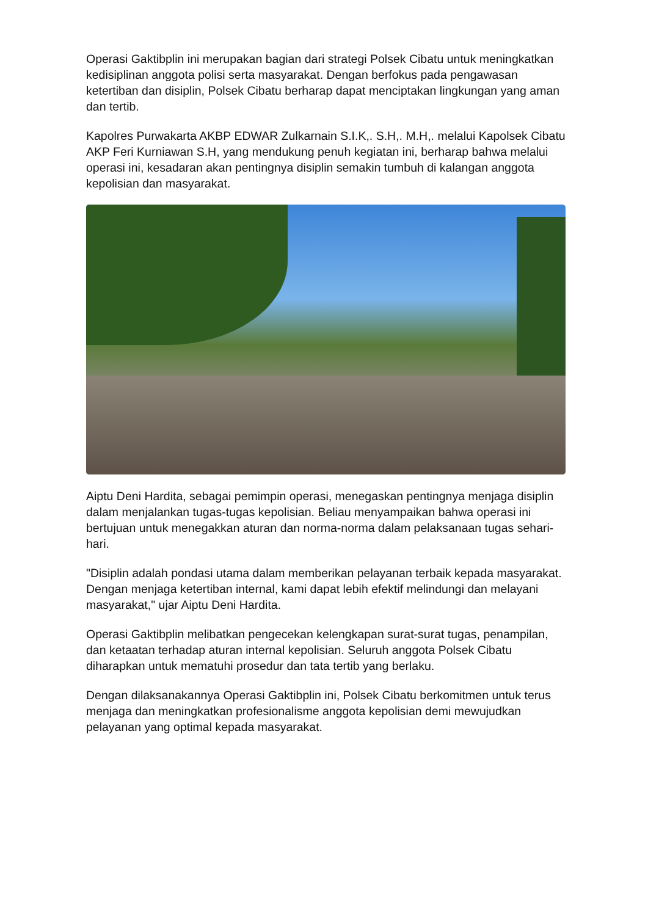Operasi Gaktibplin ini merupakan bagian dari strategi Polsek Cibatu untuk meningkatkan kedisiplinan anggota polisi serta masyarakat. Dengan berfokus pada pengawasan ketertiban dan disiplin, Polsek Cibatu berharap dapat menciptakan lingkungan yang aman dan tertib.
Kapolres Purwakarta AKBP EDWAR Zulkarnain S.I.K,. S.H,. M.H,. melalui Kapolsek Cibatu AKP Feri Kurniawan S.H, yang mendukung penuh kegiatan ini, berharap bahwa melalui operasi ini, kesadaran akan pentingnya disiplin semakin tumbuh di kalangan anggota kepolisian dan masyarakat.
Aiptu Deni Hardita, sebagai pemimpin operasi, menegaskan pentingnya menjaga disiplin dalam menjalankan tugas-tugas kepolisian. Beliau menyampaikan bahwa operasi ini bertujuan untuk menegakkan aturan dan norma-norma dalam pelaksanaan tugas sehari-hari.
"Disiplin adalah pondasi utama dalam memberikan pelayanan terbaik kepada masyarakat. Dengan menjaga ketertiban internal, kami dapat lebih efektif melindungi dan melayani masyarakat," ujar Aiptu Deni Hardita.
Operasi Gaktibplin melibatkan pengecekan kelengkapan surat-surat tugas, penampilan, dan ketaatan terhadap aturan internal kepolisian. Seluruh anggota Polsek Cibatu diharapkan untuk mematuhi prosedur dan tata tertib yang berlaku.
Dengan dilaksanakannya Operasi Gaktibplin ini, Polsek Cibatu berkomitmen untuk terus menjaga dan meningkatkan profesionalisme anggota kepolisian demi mewujudkan pelayanan yang optimal kepada masyarakat.